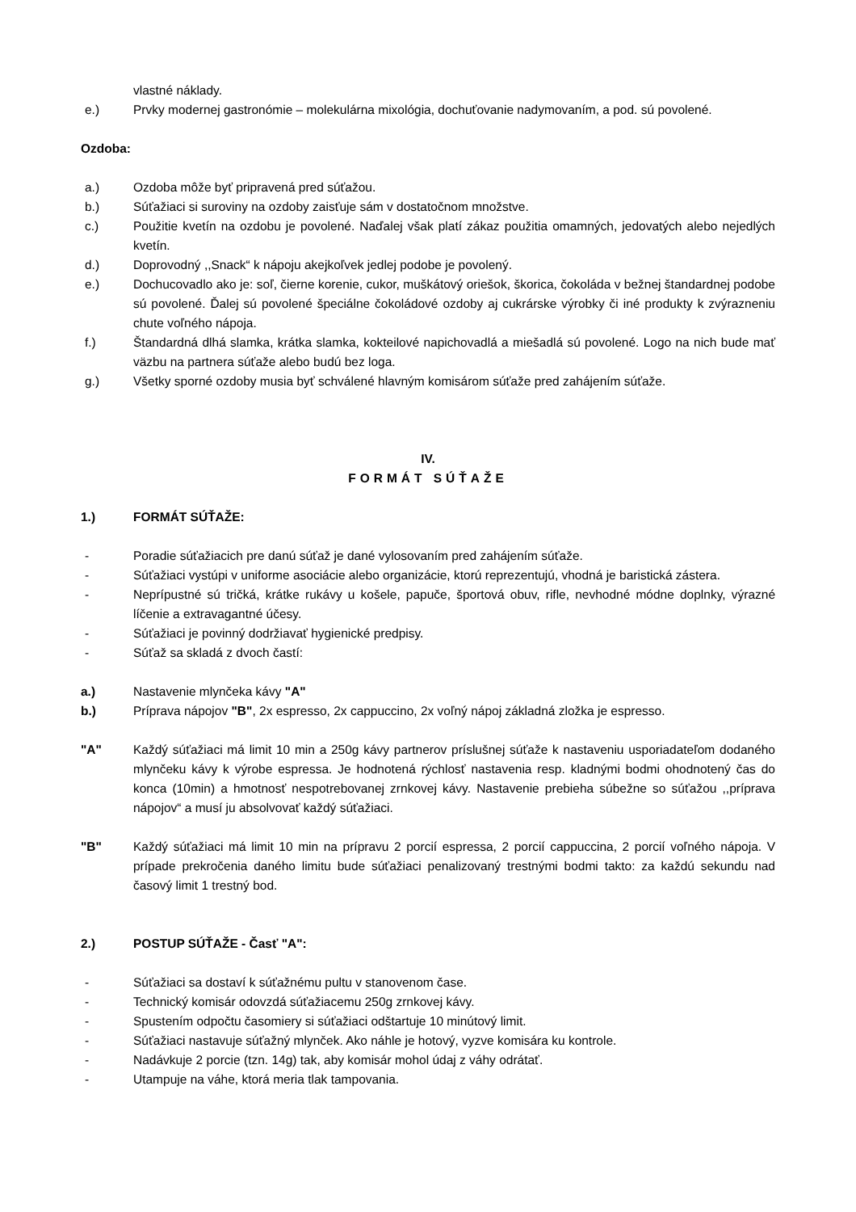vlastné náklady.
e.) Prvky modernej gastronómie – molekulárna mixológia, dochuťovanie nadymovaním, a pod. sú povolené.
Ozdoba:
a.) Ozdoba môže byť pripravená pred súťažou.
b.) Súťažiaci si suroviny na ozdoby zaisťuje sám v dostatočnom množstve.
c.) Použitie kvetín na ozdobu je povolené. Naďalej však platí zákaz použitia omamných, jedovatých alebo nejedlých kvetín.
d.) Doprovodný ,,Snack“ k nápoju akejkoľvek jedlej podobe je povolený.
e.) Dochucovadlo ako je: soľ, čierne korenie, cukor, muškátový oriešok, škorica, čokoláda v bežnej štandardnej podobe sú povolené. Ďalej sú povolené špeciálne čokoládové ozdoby aj cukrárske výrobky či iné produkty k zvýrazneniu chute voľného nápoja.
f.) Štandardná dlhá slamka, krátka slamka, kokteilové napichovadlá a miešadlá sú povolené. Logo na nich bude mať väzbu na partnera súťaže alebo budú bez loga.
g.) Všetky sporné ozdoby musia byť schválené hlavným komisárom súťaže pred zahájením súťaže.
IV.
FORMÁT SÚŤAŽE
1.) FORMÁT SÚŤAŽE:
- Poradie súťažiacich pre danú súťaž je dané vylosovaním pred zahájením súťaže.
- Súťažiaci vystúpi v uniforme asociácie alebo organizácie, ktorú reprezentujú, vhodná je baristická zástera.
- Neprípustné sú tričká, krátke rukávy u košele, papuče, športová obuv, rifle, nevhodné módne doplnky, výrazné líčenie a extravagantné účesy.
- Súťažiaci je povinný dodržiavať hygienické predpisy.
- Súťaž sa skladá z dvoch častí:
a.) Nastavenie mlynčeka kávy "A"
b.) Príprava nápojov "B", 2x espresso, 2x cappuccino, 2x voľný nápoj základná zložka je espresso.
"A" Každý súťažiaci má limit 10 min a 250g kávy partnerov príslušnej súťaže k nastaveniu usporiadateľom dodaného mlynčeku kávy k výrobe espressa. Je hodnotená rýchlosť nastavenia resp. kladnými bodmi ohodnotený čas do konca (10min) a hmotnosť nespotrebovanej zrnkovej kávy. Nastavenie prebieha súbežne so súťažou ,,príprava nápojov“ a musí ju absolvovať každý súťažiaci.
"B" Každý súťažiaci má limit 10 min na prípravu 2 porcií espressa, 2 porcií cappuccina, 2 porcií voľného nápoja. V prípade prekročenia daného limitu bude súťažiaci penalizovaný trestnými bodmi takto: za každú sekundu nad časový limit 1 trestný bod.
2.) POSTUP SÚŤAŽE - Časť "A":
- Súťažiaci sa dostaví k súťažnému pultu v stanovenom čase.
- Technický komisár odovzdá súťažiacemu 250g zrnkovej kávy.
- Spustením odpočtu časomiery si súťažiaci odštartuje 10 minútový limit.
- Súťažiaci nastavuje súťažný mlynček. Ako náhle je hotový, vyzve komisára ku kontrole.
- Nadávkuje 2 porcie (tzn. 14g) tak, aby komisár mohol údaj z váhy odrátať.
- Utampuje na váhe, ktorá meria tlak tampovania.